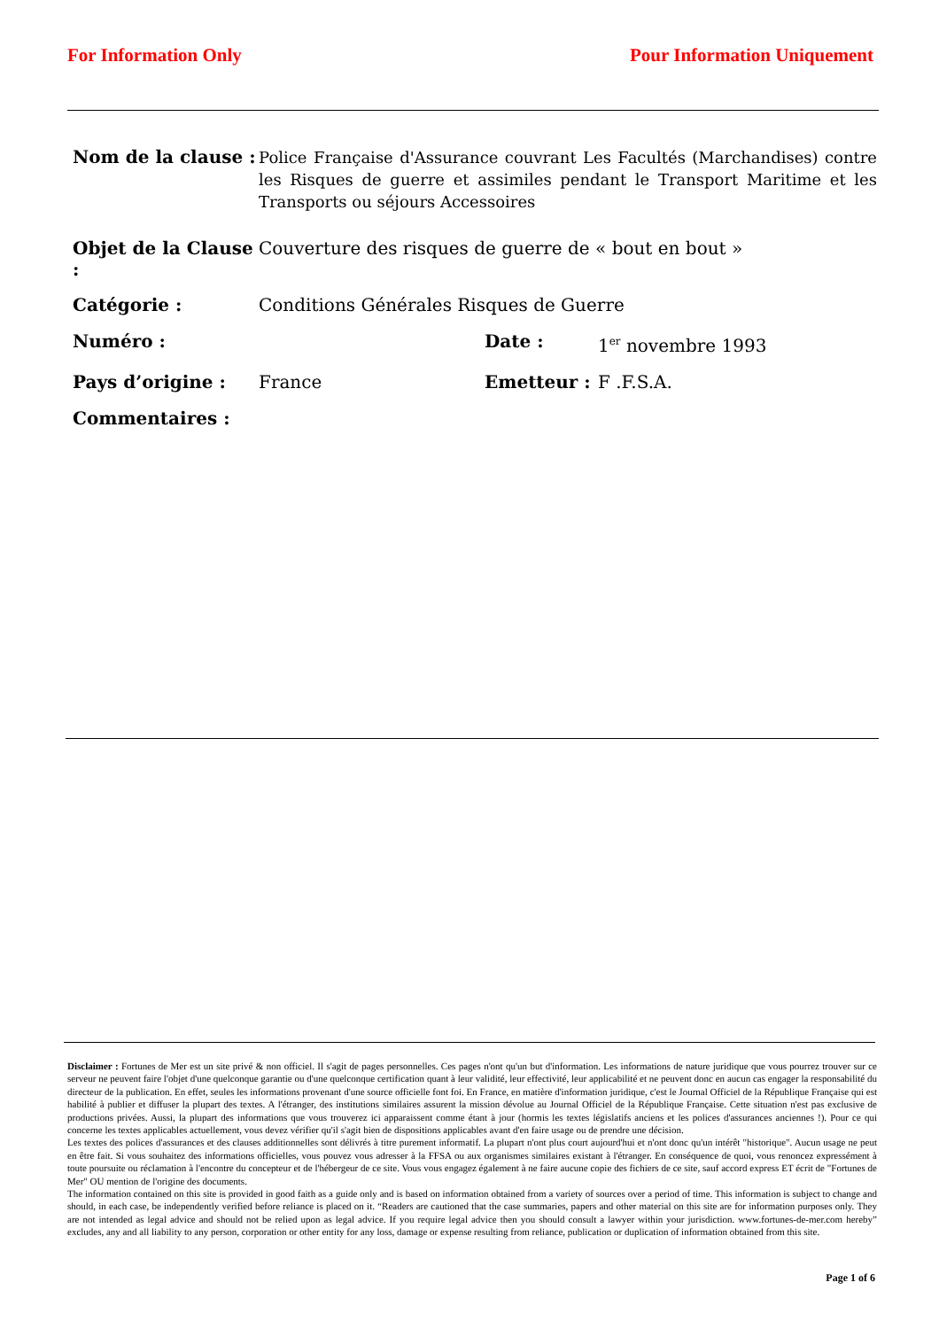For Information Only Pour Information Uniquement
Nom de la clause :
Police Française d'Assurance couvrant Les Facultés (Marchandises) contre les Risques de guerre et assimiles pendant le Transport Maritime et les Transports ou séjours Accessoires
Objet de la Clause :
Couverture des risques de guerre de « bout en bout »
Catégorie :
Conditions Générales Risques de Guerre
Numéro : Date :
1<sup>er</sup> novembre 1993
Pays d’origine : France Emetteur :
F .F.S.A.
Commentaires :
Disclaimer : Fortunes de Mer est un site privé & non officiel. Il s'agit de pages personnelles. Ces pages n'ont qu'un but d'information. Les informations de nature juridique que vous pourrez trouver sur ce serveur ne peuvent faire l'objet d'une quelconque garantie ou d'une quelconque certification quant à leur validité, leur effectivité, leur applicabilité et ne peuvent donc en aucun cas engager la responsabilité du directeur de la publication. En effet, seules les informations provenant d'une source officielle font foi. En France, en matière d'information juridique, c'est le Journal Officiel de la République Française qui est habilité à publier et diffuser la plupart des textes. A l'étranger, des institutions similaires assurent la mission dévolue au Journal Officiel de la République Française. Cette situation n'est pas exclusive de productions privées. Aussi, la plupart des informations que vous trouverez ici apparaissent comme étant à jour (hormis les textes législatifs anciens et les polices d'assurances anciennes !). Pour ce qui concerne les textes applicables actuellement, vous devez vérifier qu'il s'agit bien de dispositions applicables avant d'en faire usage ou de prendre une décision.
Les textes des polices d'assurances et des clauses additionnelles sont délivrés à titre purement informatif. La plupart n'ont plus court aujourd'hui et n'ont donc qu'un intérêt "historique". Aucun usage ne peut en être fait. Si vous souhaitez des informations officielles, vous pouvez vous adresser à la FFSA ou aux organismes similaires existant à l'étranger. En conséquence de quoi, vous renoncez expressément à toute poursuite ou réclamation à l'encontre du concepteur et de l'hébergeur de ce site. Vous vous engagez également à ne faire aucune copie des fichiers de ce site, sauf accord express ET écrit de "Fortunes de Mer" OU mention de l'origine des documents.
The information contained on this site is provided in good faith as a guide only and is based on information obtained from a variety of sources over a period of time. This information is subject to change and should, in each case, be independently verified before reliance is placed on it. “Readers are cautioned that the case summaries, papers and other material on this site are for information purposes only. They are not intended as legal advice and should not be relied upon as legal advice. If you require legal advice then you should consult a lawyer within your jurisdiction. www.fortunes-de-mer.com hereby” excludes, any and all liability to any person, corporation or other entity for any loss, damage or expense resulting from reliance, publication or duplication of information obtained from this site.
Page 1 of 6